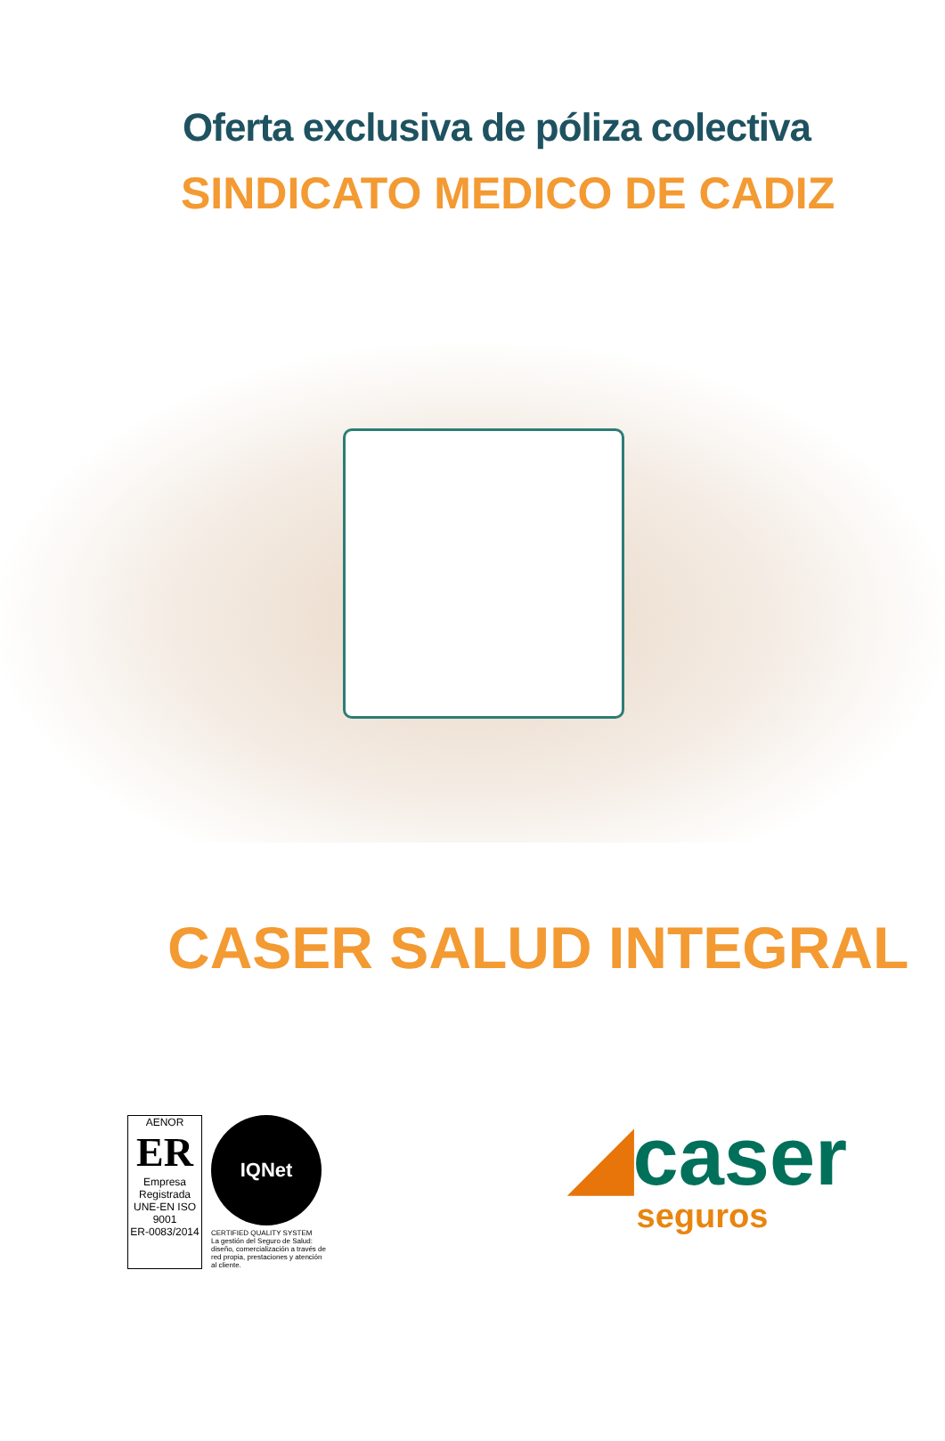Oferta exclusiva de póliza colectiva
SINDICATO MEDICO DE CADIZ
CASER SALUD INTEGRAL
AENOR
ER
Empresa Registrada
UNE-EN ISO 9001
ER-0083/2014
IQNet
CERTIFIED QUALITY SYSTEM
La gestión del Seguro de Salud: diseño, comercialización a través de red propia, prestaciones y atención al cliente.
◢caser
seguros